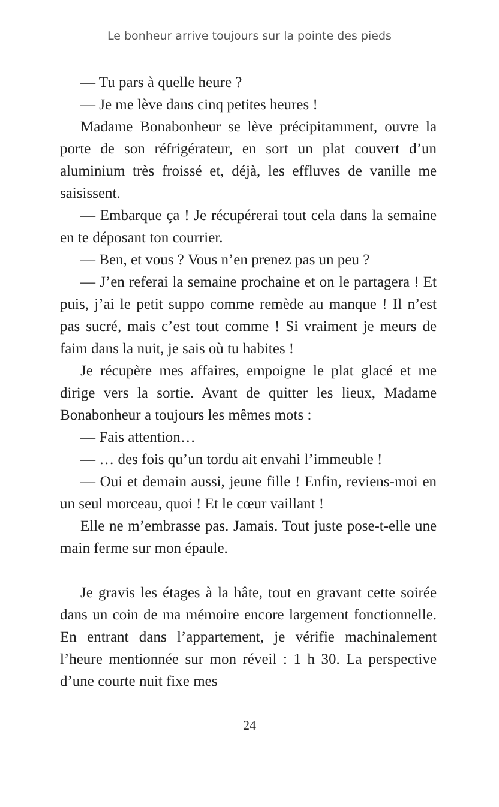Le bonheur arrive toujours sur la pointe des pieds
— Tu pars à quelle heure ?
— Je me lève dans cinq petites heures !
Madame Bonabonheur se lève précipitamment, ouvre la porte de son réfrigérateur, en sort un plat couvert d’un aluminium très froissé et, déjà, les effluves de vanille me saisissent.
— Embarque ça ! Je récupérerai tout cela dans la semaine en te déposant ton courrier.
— Ben, et vous ? Vous n’en prenez pas un peu ?
— J’en referai la semaine prochaine et on le partagera ! Et puis, j’ai le petit suppo comme remède au manque ! Il n’est pas sucré, mais c’est tout comme ! Si vraiment je meurs de faim dans la nuit, je sais où tu habites !
Je récupère mes affaires, empoigne le plat glacé et me dirige vers la sortie. Avant de quitter les lieux, Madame Bonabonheur a toujours les mêmes mots :
— Fais attention…
— … des fois qu’un tordu ait envahi l’immeuble !
— Oui et demain aussi, jeune fille ! Enfin, reviens-moi en un seul morceau, quoi ! Et le cœur vaillant !
Elle ne m’embrasse pas. Jamais. Tout juste pose-t-elle une main ferme sur mon épaule.
Je gravis les étages à la hâte, tout en gravant cette soirée dans un coin de ma mémoire encore largement fonctionnelle. En entrant dans l’appartement, je vérifie machinalement l’heure mentionnée sur mon réveil : 1 h 30. La perspective d’une courte nuit fixe mes
24